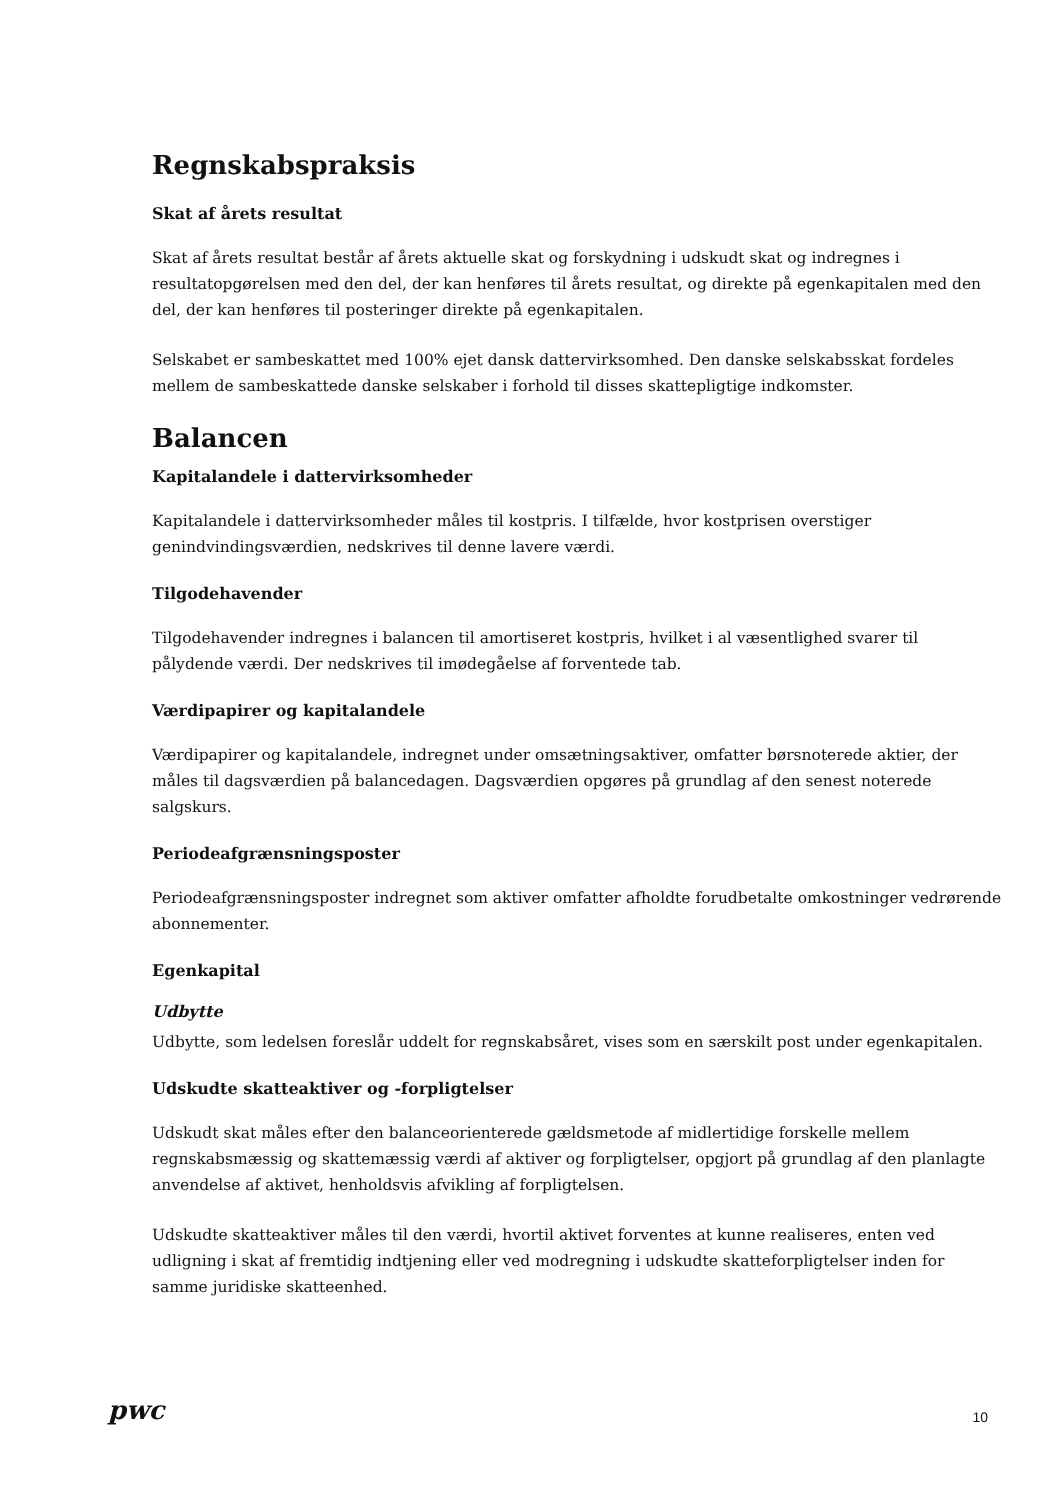Regnskabspraksis
Skat af årets resultat
Skat af årets resultat består af årets aktuelle skat og forskydning i udskudt skat og indregnes i resultatopgørelsen med den del, der kan henføres til årets resultat, og direkte på egenkapitalen med den del, der kan henføres til posteringer direkte på egenkapitalen.
Selskabet er sambeskattet med 100% ejet dansk dattervirksomhed. Den danske selskabsskat fordeles mellem de sambeskattede danske selskaber i forhold til disses skattepligtige indkomster.
Balancen
Kapitalandele i dattervirksomheder
Kapitalandele i dattervirksomheder måles til kostpris. I tilfælde, hvor kostprisen overstiger genindvindingsværdien, nedskrives til denne lavere værdi.
Tilgodehavender
Tilgodehavender indregnes i balancen til amortiseret kostpris, hvilket i al væsentlighed svarer til pålydende værdi. Der nedskrives til imødegåelse af forventede tab.
Værdipapirer og kapitalandele
Værdipapirer og kapitalandele, indregnet under omsætningsaktiver, omfatter børsnoterede aktier, der måles til dagsværdien på balancedagen. Dagsværdien opgøres på grundlag af den senest noterede salgskurs.
Periodeafgrænsningsposter
Periodeafgrænsningsposter indregnet som aktiver omfatter afholdte forudbetalte omkostninger vedrørende abonnementer.
Egenkapital
Udbytte
Udbytte, som ledelsen foreslår uddelt for regnskabsåret, vises som en særskilt post under egenkapitalen.
Udskudte skatteaktiver og -forpligtelser
Udskudt skat måles efter den balanceorienterede gældsmetode af midlertidige forskelle mellem regnskabsmæssig og skattemæssig værdi af aktiver og forpligtelser, opgjort på grundlag af den planlagte anvendelse af aktivet, henholdsvis afvikling af forpligtelsen.
Udskudte skatteaktiver måles til den værdi, hvortil aktivet forventes at kunne realiseres, enten ved udligning i skat af fremtidig indtjening eller ved modregning i udskudte skatteforpligtelser inden for samme juridiske skatteenhed.
pwc 10